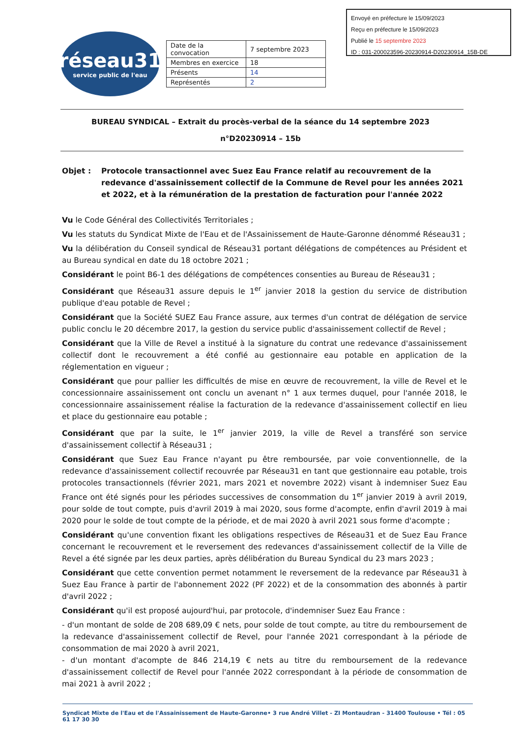Envoyé en préfecture le 15/09/2023
Reçu en préfecture le 15/09/2023
Publié le 15 septembre 2023
ID : 031-200023596-20230914-D20230914_15B-DE
réseau31
service public de l'eau
| Date de la convocation | 7 septembre 2023 |
| Membres en exercice | 18 |
| Présents | 14 |
| Représentés | 2 |
BUREAU SYNDICAL – Extrait du procès-verbal de la séance du 14 septembre 2023
n°D20230914 – 15b
Objet : Protocole transactionnel avec Suez Eau France relatif au recouvrement de la redevance d'assainissement collectif de la Commune de Revel pour les années 2021 et 2022, et à la rémunération de la prestation de facturation pour l'année 2022
Vu le Code Général des Collectivités Territoriales ;
Vu les statuts du Syndicat Mixte de l'Eau et de l'Assainissement de Haute-Garonne dénommé Réseau31 ;
Vu la délibération du Conseil syndical de Réseau31 portant délégations de compétences au Président et au Bureau syndical en date du 18 octobre 2021 ;
Considérant le point B6-1 des délégations de compétences consenties au Bureau de Réseau31 ;
Considérant que Réseau31 assure depuis le 1<sup>er</sup> janvier 2018 la gestion du service de distribution publique d'eau potable de Revel ;
Considérant que la Société SUEZ Eau France assure, aux termes d'un contrat de délégation de service public conclu le 20 décembre 2017, la gestion du service public d'assainissement collectif de Revel ;
Considérant que la Ville de Revel a institué à la signature du contrat une redevance d'assainissement collectif dont le recouvrement a été confié au gestionnaire eau potable en application de la réglementation en vigueur ;
Considérant que pour pallier les difficultés de mise en œuvre de recouvrement, la ville de Revel et le concessionnaire assainissement ont conclu un avenant n° 1 aux termes duquel, pour l'année 2018, le concessionnaire assainissement réalise la facturation de la redevance d'assainissement collectif en lieu et place du gestionnaire eau potable ;
Considérant que par la suite, le 1<sup>er</sup> janvier 2019, la ville de Revel a transféré son service d'assainissement collectif à Réseau31 ;
Considérant que Suez Eau France n'ayant pu être remboursée, par voie conventionnelle, de la redevance d'assainissement collectif recouvrée par Réseau31 en tant que gestionnaire eau potable, trois protocoles transactionnels (février 2021, mars 2021 et novembre 2022) visant à indemniser Suez Eau France ont été signés pour les périodes successives de consommation du 1<sup>er</sup> janvier 2019 à avril 2019, pour solde de tout compte, puis d'avril 2019 à mai 2020, sous forme d'acompte, enfin d'avril 2019 à mai 2020 pour le solde de tout compte de la période, et de mai 2020 à avril 2021 sous forme d'acompte ;
Considérant qu'une convention fixant les obligations respectives de Réseau31 et de Suez Eau France concernant le recouvrement et le reversement des redevances d'assainissement collectif de la Ville de Revel a été signée par les deux parties, après délibération du Bureau Syndical du 23 mars 2023 ;
Considérant que cette convention permet notamment le reversement de la redevance par Réseau31 à Suez Eau France à partir de l'abonnement 2022 (PF 2022) et de la consommation des abonnés à partir d'avril 2022 ;
Considérant qu'il est proposé aujourd'hui, par protocole, d'indemniser Suez Eau France :
- d'un montant de solde de 208 689,09 € nets, pour solde de tout compte, au titre du remboursement de la redevance d'assainissement collectif de Revel, pour l'année 2021 correspondant à la période de consommation de mai 2020 à avril 2021,
- d'un montant d'acompte de 846 214,19 € nets au titre du remboursement de la redevance d'assainissement collectif de Revel pour l'année 2022 correspondant à la période de consommation de mai 2021 à avril 2022 ;
Syndicat Mixte de l'Eau et de l'Assainissement de Haute-Garonne• 3 rue André Villet - ZI Montaudran - 31400 Toulouse • Tél : 05 61 17 30 30